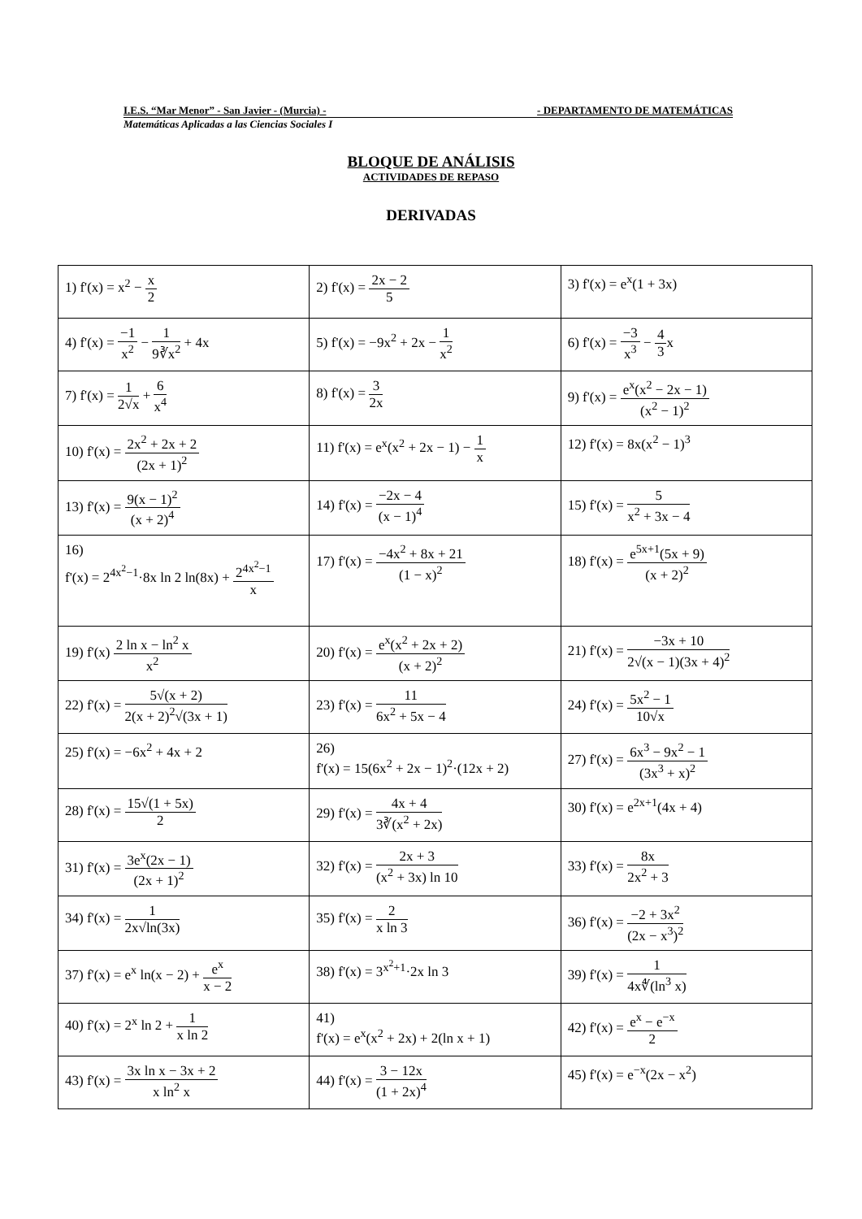I.E.S. “Mar Menor” - San Javier - (Murcia) - - DEPARTAMENTO DE MATEMÁTICAS
Matemáticas Aplicadas a las Ciencias Sociales I
BLOQUE DE ANÁLISIS
ACTIVIDADES DE REPASO
DERIVADAS
| 1) f'(x) = x<sup>2</sup> − x 2 | 2) f'(x) = 2x − 2 5 | 3) f'(x) = e<sup>x</sup>(1 + 3x) |
| 4) f'(x) = −1 x<sup>2</sup> − 1 9∛x<sup>2</sup> + 4x | 5) f'(x) = −9x<sup>2</sup> + 2x − 1 x<sup>2</sup> | 6) f'(x) = −3 x<sup>3</sup> − 4 3 x |
| 7) f'(x) = 1 2√x + 6 x<sup>4</sup> | 8) f'(x) = 3 2x | 9) f'(x) = e<sup>x</sup>(x<sup>2</sup> − 2x − 1) (x<sup>2</sup> − 1)<sup>2</sup> |
| 10) f'(x) = 2x<sup>2</sup> + 2x + 2 (2x + 1)<sup>2</sup> | 11) f'(x) = e<sup>x</sup>(x<sup>2</sup> + 2x − 1) − 1 x | 12) f'(x) = 8x(x<sup>2</sup> − 1)<sup>3</sup> |
| 13) f'(x) = 9(x − 1)<sup>2</sup> (x + 2)<sup>4</sup> | 14) f'(x) = −2x − 4 (x − 1)<sup>4</sup> | 15) f'(x) = 5 x<sup>2</sup> + 3x − 4 |
| 16) f'(x) = 2<sup>4x<sup>2</sup>−1</sup>·8x ln 2 ln(8x) + 2<sup>4x<sup>2</sup>−1</sup> x | 17) f'(x) = −4x<sup>2</sup> + 8x + 21 (1 − x)<sup>2</sup> | 18) f'(x) = e<sup>5x+1</sup>(5x + 9) (x + 2)<sup>2</sup> |
| 19) f'(x) 2 ln x − ln<sup>2</sup> x x<sup>2</sup> | 20) f'(x) = e<sup>x</sup>(x<sup>2</sup> + 2x + 2) (x + 2)<sup>2</sup> | 21) f'(x) = −3x + 10 2√(x − 1)(3x + 4)<sup>2</sup> |
| 22) f'(x) = 5√(x + 2) 2(x + 2)<sup>2</sup>√(3x + 1) | 23) f'(x) = 11 6x<sup>2</sup> + 5x − 4 | 24) f'(x) = 5x<sup>2</sup> − 1 10√x |
| 25) f'(x) = −6x<sup>2</sup> + 4x + 2 | 26) f'(x) = 15(6x<sup>2</sup> + 2x − 1)<sup>2</sup>·(12x + 2) | 27) f'(x) = 6x<sup>3</sup> − 9x<sup>2</sup> − 1 (3x<sup>3</sup> + x)<sup>2</sup> |
| 28) f'(x) = 15√(1 + 5x) 2 | 29) f'(x) = 4x + 4 3∛(x<sup>2</sup> + 2x) | 30) f'(x) = e<sup>2x+1</sup>(4x + 4) |
| 31) f'(x) = 3e<sup>x</sup>(2x − 1) (2x + 1)<sup>2</sup> | 32) f'(x) = 2x + 3 (x<sup>2</sup> + 3x) ln 10 | 33) f'(x) = 8x 2x<sup>2</sup> + 3 |
| 34) f'(x) = 1 2x√ln(3x) | 35) f'(x) = 2 x ln 3 | 36) f'(x) = −2 + 3x<sup>2</sup> (2x − x<sup>3</sup>)<sup>2</sup> |
| 37) f'(x) = e<sup>x</sup> ln(x − 2) + e<sup>x</sup> x − 2 | 38) f'(x) = 3<sup>x<sup>2</sup>+1</sup>·2x ln 3 | 39) f'(x) = 1 4x∜(ln<sup>3</sup> x) |
| 40) f'(x) = 2<sup>x</sup> ln 2 + 1 x ln 2 | 41) f'(x) = e<sup>x</sup>(x<sup>2</sup> + 2x) + 2(ln x + 1) | 42) f'(x) = e<sup>x</sup> − e<sup>−x</sup> 2 |
| 43) f'(x) = 3x ln x − 3x + 2 x ln<sup>2</sup> x | 44) f'(x) = 3 − 12x (1 + 2x)<sup>4</sup> | 45) f'(x) = e<sup>−x</sup>(2x − x<sup>2</sup>) |